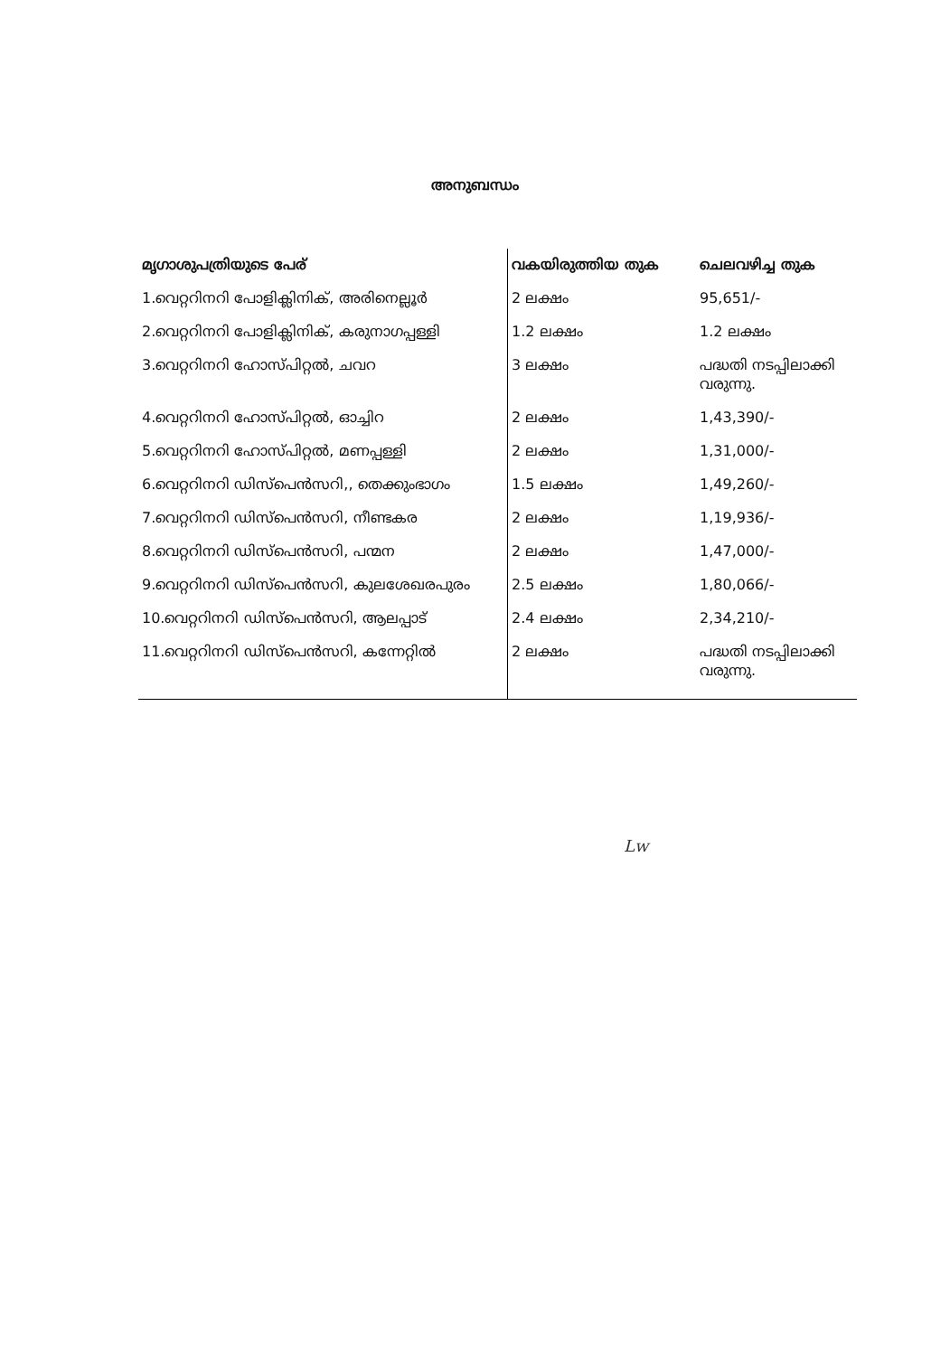അനുബന്ധം
| മൃഗാശുപത്രിയുടെ പേര് | വകയിരുത്തിയ തുക | ചെലവഴിച്ച തുക |
| --- | --- | --- |
| 1.വെറ്ററിനറി പോളിക്ലിനിക്, അരിനെല്ലൂർ | 2 ലക്ഷം | 95,651/- |
| 2.വെറ്ററിനറി പോളിക്ലിനിക്, കരുനാഗപ്പള്ളി | 1.2 ലക്ഷം | 1.2 ലക്ഷം |
| 3.വെറ്ററിനറി ഹോസ്പിറ്റൽ, ചവറ | 3 ലക്ഷം | പദ്ധതി നടപ്പിലാക്കി വരുന്നു. |
| 4.വെറ്ററിനറി ഹോസ്പിറ്റൽ, ഓച്ചിറ | 2 ലക്ഷം | 1,43,390/- |
| 5.വെറ്ററിനറി ഹോസ്പിറ്റൽ, മണപ്പള്ളി | 2 ലക്ഷം | 1,31,000/- |
| 6.വെറ്ററിനറി ഡിസ്പെൻസറി,, തെക്കുംഭാഗം | 1.5 ലക്ഷം | 1,49,260/- |
| 7.വെറ്ററിനറി ഡിസ്പെൻസറി, നീണ്ടകര | 2 ലക്ഷം | 1,19,936/- |
| 8.വെറ്ററിനറി ഡിസ്പെൻസറി, പന്മന | 2 ലക്ഷം | 1,47,000/- |
| 9.വെറ്ററിനറി ഡിസ്പെൻസറി, കുലശേഖരപുരം | 2.5 ലക്ഷം | 1,80,066/- |
| 10.വെറ്ററിനറി ഡിസ്പെൻസറി, ആലപ്പാട് | 2.4 ലക്ഷം | 2,34,210/- |
| 11.വെറ്ററിനറി ഡിസ്പെൻസറി, കന്നേറ്റിൽ | 2 ലക്ഷം | പദ്ധതി നടപ്പിലാക്കി വരുന്നു. |
Lw